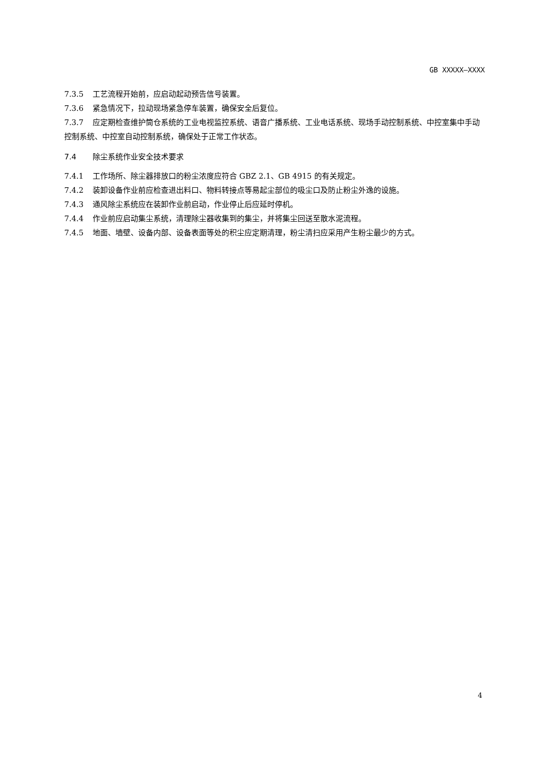GB XXXXX—XXXX
7.3.5 工艺流程开始前，应启动起动预告信号装置。
7.3.6 紧急情况下，拉动现场紧急停车装置，确保安全后复位。
7.3.7 应定期检查维护筒仓系统的工业电视监控系统、语音广播系统、工业电话系统、现场手动控制系统、中控室集中手动控制系统、中控室自动控制系统，确保处于正常工作状态。
7.4 除尘系统作业安全技术要求
7.4.1 工作场所、除尘器排放口的粉尘浓度应符合 GBZ 2.1、GB 4915 的有关规定。
7.4.2 装卸设备作业前应检查进出料口、物料转接点等易起尘部位的吸尘口及防止粉尘外逸的设施。
7.4.3 通风除尘系统应在装卸作业前启动，作业停止后应延时停机。
7.4.4 作业前应启动集尘系统，清理除尘器收集到的集尘，并将集尘回送至散水泥流程。
7.4.5 地面、墙壁、设备内部、设备表面等处的积尘应定期清理，粉尘清扫应采用产生粉尘最少的方式。
4